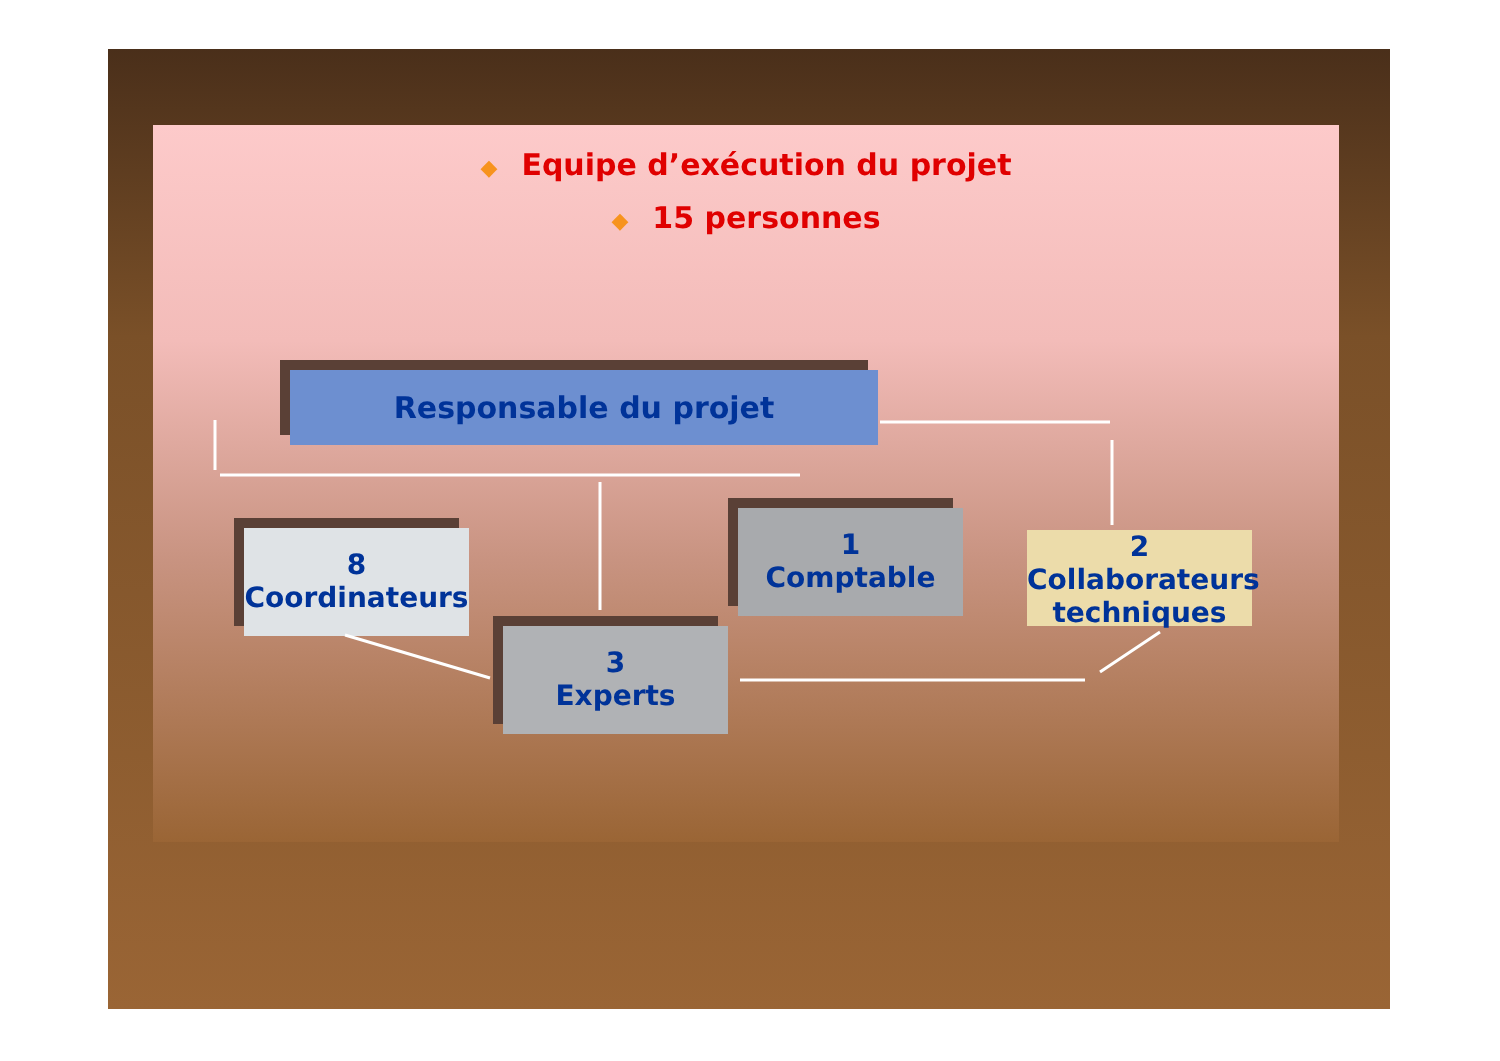◆ Equipe d’exécution du projet
◆ 15 personnes
Responsable du projet
8
Coordinateurs
1
Comptable
3
Experts
2
Collaborateurs techniques